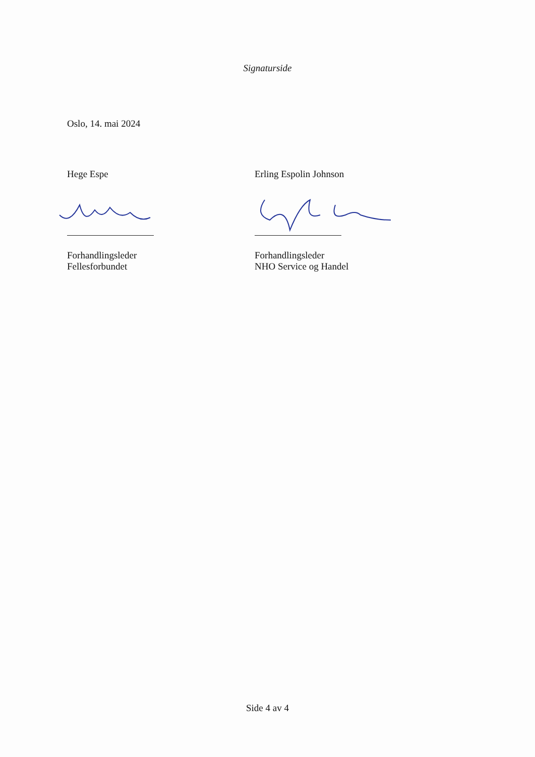Signaturside
Oslo, 14. mai 2024
Hege Espe
Forhandlingsleder
Fellesforbundet
Erling Espolin Johnson
Forhandlingsleder
NHO Service og Handel
Side 4 av 4